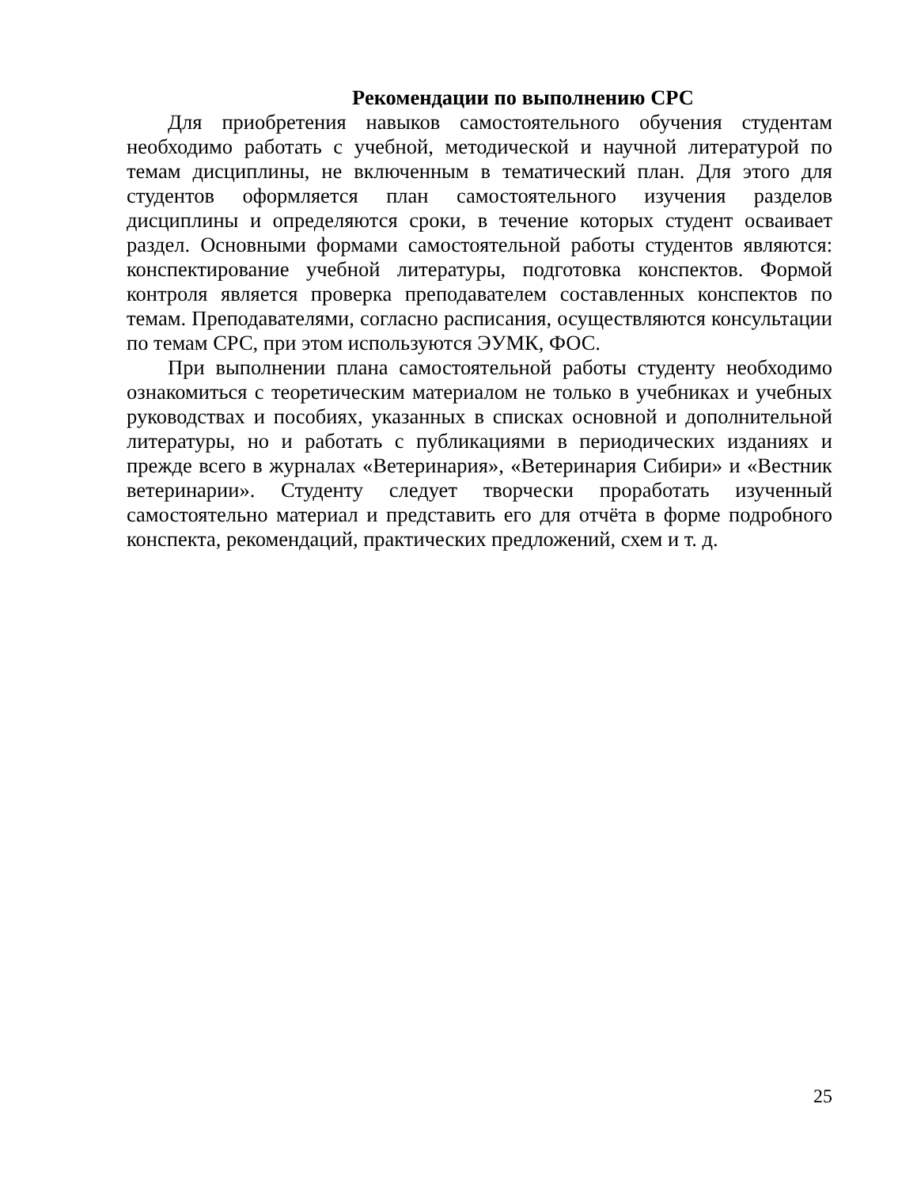Рекомендации по выполнению СРС
Для приобретения навыков самостоятельного обучения студентам необходимо работать с учебной, методической и научной литературой по темам дисциплины, не включенным в тематический план. Для этого для студентов оформляется план самостоятельного изучения разделов дисциплины и определяются сроки, в течение которых студент осваивает раздел. Основными формами самостоятельной работы студентов являются: конспектирование учебной литературы, подготовка конспектов. Формой контроля является проверка преподавателем составленных конспектов по темам. Преподавателями, согласно расписания, осуществляются консультации по темам СРС, при этом используются ЭУМК, ФОС.
При выполнении плана самостоятельной работы студенту необходимо ознакомиться с теоретическим материалом не только в учебниках и учебных руководствах и пособиях, указанных в списках основной и дополнительной литературы, но и работать с публикациями в периодических изданиях и прежде всего в журналах «Ветеринария», «Ветеринария Сибири» и «Вестник ветеринарии». Студенту следует творчески проработать изученный самостоятельно материал и представить его для отчёта в форме подробного конспекта, рекомендаций, практических предложений, схем и т. д.
25